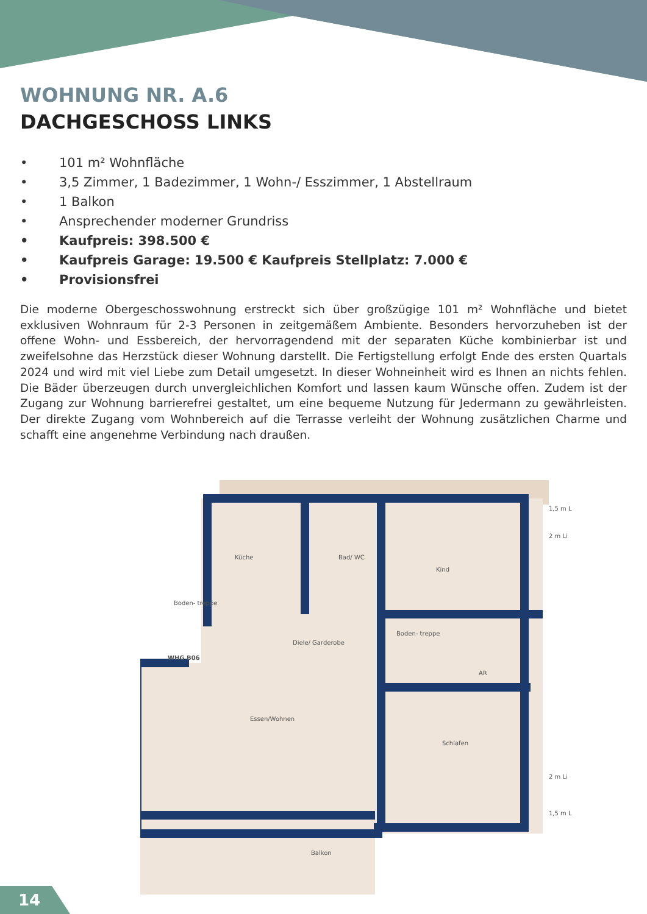WOHNUNG NR. A.6
DACHGESCHOSS LINKS
• 101 m² Wohnfläche
• 3,5 Zimmer, 1 Badezimmer, 1 Wohn-/ Esszimmer, 1 Abstellraum
• 1 Balkon
• Ansprechender moderner Grundriss
• Kaufpreis: 398.500 €
• Kaufpreis Garage: 19.500 € Kaufpreis Stellplatz: 7.000 €
• Provisionsfrei
Die moderne Obergeschosswohnung erstreckt sich über großzügige 101 m² Wohnfläche und bietet exklusiven Wohnraum für 2-3 Personen in zeitgemäßem Ambiente. Besonders hervorzuheben ist der offene Wohn- und Essbereich, der hervorragendend mit der separaten Küche kombinierbar ist und zweifelsohne das Herzstück dieser Wohnung darstellt. Die Fertigstellung erfolgt Ende des ersten Quartals 2024 und wird mit viel Liebe zum Detail umgesetzt. In dieser Wohneinheit wird es Ihnen an nichts fehlen. Die Bäder überzeugen durch unvergleichlichen Komfort und lassen kaum Wünsche offen. Zudem ist der Zugang zur Wohnung barrierefrei gestaltet, um eine bequeme Nutzung für Jedermann zu gewährleisten. Der direkte Zugang vom Wohnbereich auf die Terrasse verleiht der Wohnung zusätzlichen Charme und schafft eine angenehme Verbindung nach draußen.
Küche
Bad/ WC
Kind
Diele/ Garderobe
AR
Essen/Wohnen
Schlafen
Balkon
Boden- treppe
Boden- treppe
WHG B06
1,5 m L
2 m Li
2 m Li
1,5 m L
14